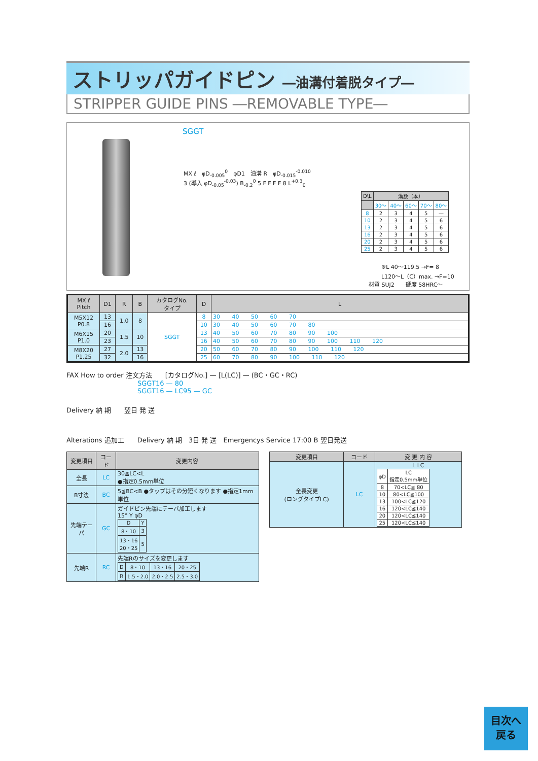ストリッパガイドピン ―油溝付着脱タイプ―
STRIPPER GUIDE PINS ―REMOVABLE TYPE―
SGGT
MX ℓ　φD<sub>-0.005</sub><sup>0</sup>　φD1　油溝 R　φD<sub>-0.015</sub><sup>-0.010</sup>
3 (導入 φD<sub>-0.05</sub><sup>-0.03</sup>) B<sub>-0.2</sub><sup>0</sup> 5 F F F F 8 L<sup>+0.3</sup><sub>0</sub>
| D\L | 溝数（本） | | | | |
| --- | --- | --- | --- | --- | --- |
| | 30〜 | 40〜 | 60〜 | 70〜 | 80〜 |
| 8 | 2 | 3 | 4 | 5 | — |
| 10 | 2 | 3 | 4 | 5 | 6 |
| 13 | 2 | 3 | 4 | 5 | 6 |
| 16 | 2 | 3 | 4 | 5 | 6 |
| 20 | 2 | 3 | 4 | 5 | 6 |
| 25 | 2 | 3 | 4 | 5 | 6 |
※L 40〜119.5 →F= 8
L120〜L（C）max. →F=10
材質 SUJ2　　硬度 58HRC〜
| MX ℓ Pitch | D1 | R | B | カタログNo. タイプ | D | L |
| --- | --- | --- | --- | --- | --- | --- |
| M5X12 P0.8 | 13 | 1.0 | 8 | SGGT | 8 | 30 40 50 60 70 |
| | 16 | | | | 10 | 30 40 50 60 70 80 |
| M6X15 P1.0 | 20 | 1.5 | 10 | | 13 | 40 50 60 70 80 90 100 |
| | 23 | | | | 16 | 40 50 60 70 80 90 100 110 120 |
| M8X20 P1.25 | 27 | 2.0 | 13 | | 20 | 50 60 70 80 90 100 110 120 |
| | 32 | | 16 | | 25 | 60 70 80 90 100 110 120 |
FAX How to order 注文方法　　[カタログNo.] — [L(LC)] — (BC・GC・RC)
SGGT16 — 80
SGGT16 — LC95 — GC
Delivery 納 期　　翌日 発 送
Alterations 追加工　　Delivery 納 期　3日 発 送　Emergencys Service 17:00 B 翌日発送
| 変更項目 | コード | 変更内容 |
| --- | --- | --- |
| 全長 | LC | 30≦LC<L ●指定0.5mm単位 |
| B寸法 | BC | 5≦BC<B ●タップはその分短くなります ●指定1mm単位 |
| 先端テーパ | GC | ガイドピン先端にテーパ加工します 15° Y φD / D / Y / / 8・10 / 3 / / 13・16 20・25 / 5 / |
| 先端R | RC | 先端Rのサイズを変更します / D / 8・10 / 13・16 / 20・25 / / R / 1.5・2.0 / 2.0・2.5 / 2.5・3.0 / |
| 変更項目 | コード | 変 更 内 容 |
| --- | --- | --- |
| 全長変更 (ロングタイプLC) | LC | L LC / φD / LC 指定0.5mm単位 / / 8 / 70<LC≦ 80 / / 10 / 80<LC≦100 / / 13 / 100<LC≦120 / / 16 / 120<LC≦140 / / 20 / 120<LC≦140 / / 25 / 120<LC≦140 / |
目次へ
戻る